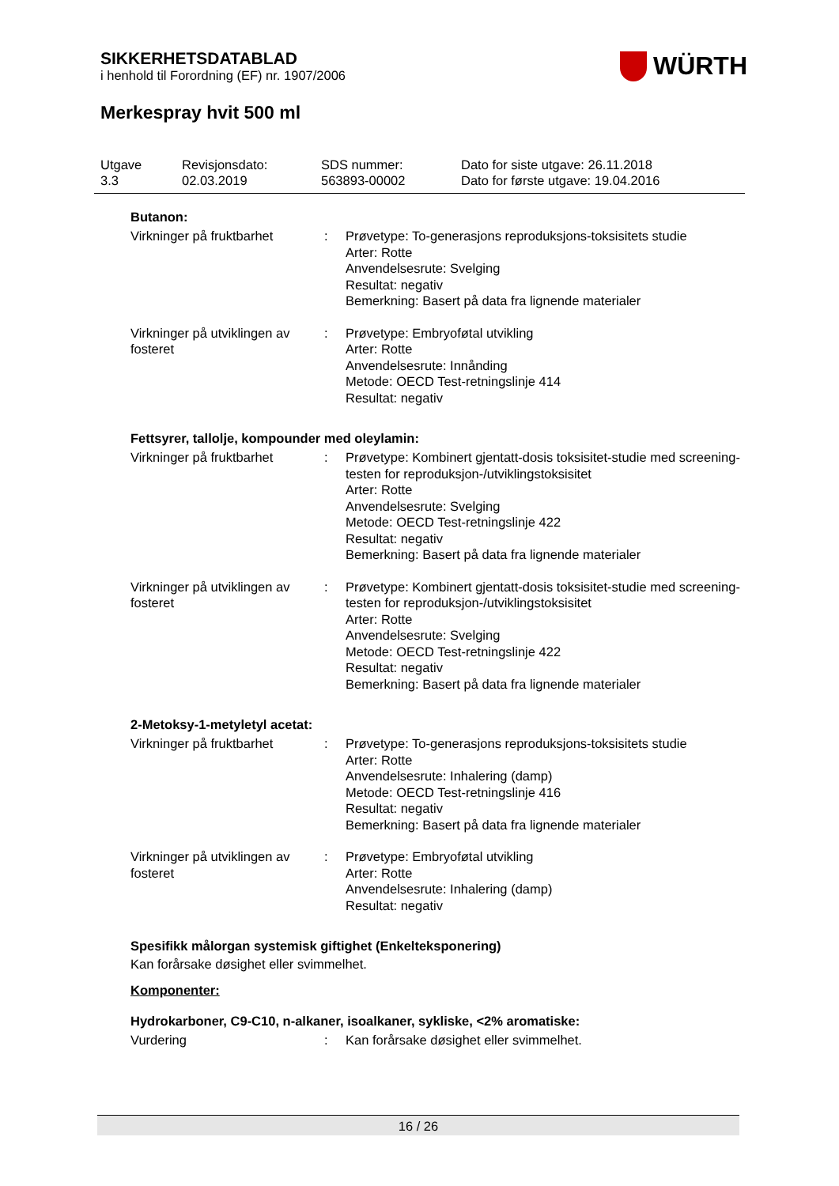SIKKERHETSDATABLAD
i henhold til Forordning (EF) nr. 1907/2006
WÜRTH
Merkespray hvit 500 ml
Utgave
3.3
Revisjonsdato:
02.03.2019
SDS nummer:
563893-00002
Dato for siste utgave: 26.11.2018
Dato for første utgave: 19.04.2016
Butanon:
| Virkninger på fruktbarhet | : | Prøvetype: To-generasjons reproduksjons-toksisitets studie Arter: Rotte Anvendelsesrute: Svelging Resultat: negativ Bemerkning: Basert på data fra lignende materialer |
| Virkninger på utviklingen av fosteret | : | Prøvetype: Embryoføtal utvikling Arter: Rotte Anvendelsesrute: Innånding Metode: OECD Test-retningslinje 414 Resultat: negativ |
Fettsyrer, tallolje, kompounder med oleylamin:
| Virkninger på fruktbarhet | : | Prøvetype: Kombinert gjentatt-dosis toksisitet-studie med screening-testen for reproduksjon-/utviklingstoksisitet Arter: Rotte Anvendelsesrute: Svelging Metode: OECD Test-retningslinje 422 Resultat: negativ Bemerkning: Basert på data fra lignende materialer |
| Virkninger på utviklingen av fosteret | : | Prøvetype: Kombinert gjentatt-dosis toksisitet-studie med screening-testen for reproduksjon-/utviklingstoksisitet Arter: Rotte Anvendelsesrute: Svelging Metode: OECD Test-retningslinje 422 Resultat: negativ Bemerkning: Basert på data fra lignende materialer |
2-Metoksy-1-metyletyl acetat:
| Virkninger på fruktbarhet | : | Prøvetype: To-generasjons reproduksjons-toksisitets studie Arter: Rotte Anvendelsesrute: Inhalering (damp) Metode: OECD Test-retningslinje 416 Resultat: negativ Bemerkning: Basert på data fra lignende materialer |
| Virkninger på utviklingen av fosteret | : | Prøvetype: Embryoføtal utvikling Arter: Rotte Anvendelsesrute: Inhalering (damp) Resultat: negativ |
Spesifikk målorgan systemisk giftighet (Enkelteksponering)
Kan forårsake døsighet eller svimmelhet.
Komponenter:
Hydrokarboner, C9-C10, n-alkaner, isoalkaner, sykliske, <2% aromatiske:
| Vurdering | : | Kan forårsake døsighet eller svimmelhet. |
16 / 26